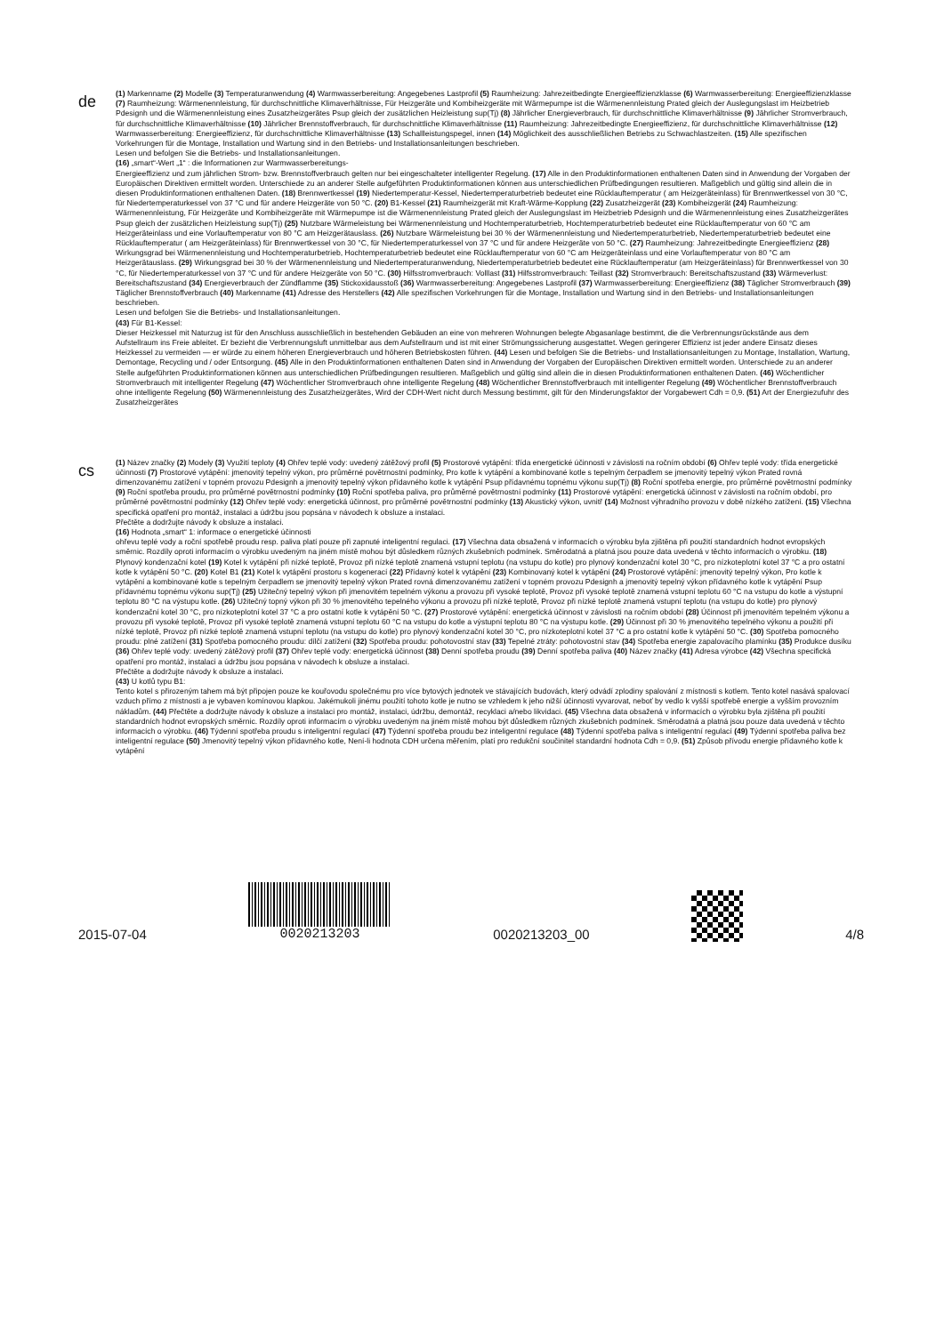de
(1) Markenname (2) Modelle (3) Temperaturanwendung (4) Warmwasserbereitung: Angegebenes Lastprofil (5) Raumheizung: Jahrezeitbedingte Energieeffizienzklasse (6) Warmwasserbereitung: Energieeffizienzklasse (7) Raumheizung: Wärmenennleistung, für durchschnittliche Klimaverhältnisse, Für Heizgeräte und Kombiheizgeräte mit Wärmepumpe ist die Wärmenennleistung Prated gleich der Auslegungslast im Heizbetrieb Pdesignh und die Wärmenennleistung eines Zusatzheizgerätes Psup gleich der zusätzlichen Heizleistung sup(Tj) (8) Jährlicher Energieverbrauch, für durchschnittliche Klimaverhältnisse (9) Jährlicher Stromverbrauch, für durchschnittliche Klimaverhältnisse (10) Jährlicher Brennstoffverbrauch, für durchschnittliche Klimaverhältnisse (11) Raumheizung: Jahrezeitbedingte Energieeffizienz, für durchschnittliche Klimaverhältnisse (12) Warmwasserbereitung: Energieeffizienz, für durchschnittliche Klimaverhältnisse (13) Schallleistungspegel, innen (14) Möglichkeit des ausschließlichen Betriebs zu Schwachlastzeiten. (15) Alle spezifischen Vorkehrungen für die Montage, Installation und Wartung sind in den Betriebs- und Installationsanleitungen beschrieben.
Lesen und befolgen Sie die Betriebs- und Installationsanleitungen.
(16) „smart“-Wert „1“ : die Informationen zur Warmwasserbereitungs-
Energieeffizienz und zum jährlichen Strom- bzw. Brennstoffverbrauch gelten nur bei eingeschalteter intelligenter Regelung. (17) Alle in den Produktinformationen enthaltenen Daten sind in Anwendung der Vorgaben der Europäischen Direktiven ermittelt worden. Unterschiede zu an anderer Stelle aufgeführten Produktinformationen können aus unterschiedlichen Prüfbedingungen resultieren. Maßgeblich und gültig sind allein die in diesen Produktinformationen enthaltenen Daten. (18) Brennwertkessel (19) Niedertemperatur-Kessel, Niedertemperaturbetrieb bedeutet eine Rücklauftemperatur ( am Heizgeräteinlass) für Brennwertkessel von 30 °C, für Niedertemperaturkessel von 37 °C und für andere Heizgeräte von 50 °C. (20) B1-Kessel (21) Raumheizgerät mit Kraft-Wärme-Kopplung (22) Zusatzheizgerät (23) Kombiheizgerät (24) Raumheizung: Wärmenennleistung, Für Heizgeräte und Kombiheizgeräte mit Wärmepumpe ist die Wärmenennleistung Prated gleich der Auslegungslast im Heizbetrieb Pdesignh und die Wärmenennleistung eines Zusatzheizgerätes Psup gleich der zusätzlichen Heizleistung sup(Tj) (25) Nutzbare Wärmeleistung bei Wärmenennleistung und Hochtemperaturbetrieb, Hochtemperaturbetrieb bedeutet eine Rücklauftemperatur von 60 °C am Heizgeräteinlass und eine Vorlauftemperatur von 80 °C am Heizgerätauslass. (26) Nutzbare Wärmeleistung bei 30 % der Wärmenennleistung und Niedertemperaturbetrieb, Niedertemperaturbetrieb bedeutet eine Rücklauftemperatur ( am Heizgeräteinlass) für Brennwertkessel von 30 °C, für Niedertemperaturkessel von 37 °C und für andere Heizgeräte von 50 °C. (27) Raumheizung: Jahrezeitbedingte Energieeffizienz (28) Wirkungsgrad bei Wärmenennleistung und Hochtemperaturbetrieb, Hochtemperaturbetrieb bedeutet eine Rücklauftemperatur von 60 °C am Heizgeräteinlass und eine Vorlauftemperatur von 80 °C am Heizgerätauslass. (29) Wirkungsgrad bei 30 % der Wärmenennleistung und Niedertemperaturanwendung, Niedertemperaturbetrieb bedeutet eine Rücklauftemperatur (am Heizgeräteinlass) für Brennwertkessel von 30 °C, für Niedertemperaturkessel von 37 °C und für andere Heizgeräte von 50 °C. (30) Hilfsstromverbrauch: Volllast (31) Hilfsstromverbrauch: Teillast (32) Stromverbrauch: Bereitschaftszustand (33) Wärmeverlust: Bereitschaftszustand (34) Energieverbrauch der Zündflamme (35) Stickoxidausstoß (36) Warmwasserbereitung: Angegebenes Lastprofil (37) Warmwasserbereitung: Energieeffizienz (38) Täglicher Stromverbrauch (39) Täglicher Brennstoffverbrauch (40) Markenname (41) Adresse des Herstellers (42) Alle spezifischen Vorkehrungen für die Montage, Installation und Wartung sind in den Betriebs- und Installationsanleitungen beschrieben.
Lesen und befolgen Sie die Betriebs- und Installationsanleitungen.
(43) Für B1-Kessel:
Dieser Heizkessel mit Naturzug ist für den Anschluss ausschließlich in bestehenden Gebäuden an eine von mehreren Wohnungen belegte Abgasanlage bestimmt, die die Verbrennungsrückstände aus dem Aufstellraum ins Freie ableitet. Er bezieht die Verbrennungsluft unmittelbar aus dem Aufstellraum und ist mit einer Strömungssicherung ausgestattet. Wegen geringerer Effizienz ist jeder andere Einsatz dieses Heizkessel zu vermeiden — er würde zu einem höheren Energieverbrauch und höheren Betriebskosten führen. (44) Lesen und befolgen Sie die Betriebs- und Installationsanleitungen zu Montage, Installation, Wartung, Demontage, Recycling und / oder Entsorgung. (45) Alle in den Produktinformationen enthaltenen Daten sind in Anwendung der Vorgaben der Europäischen Direktiven ermittelt worden. Unterschiede zu an anderer Stelle aufgeführten Produktinformationen können aus unterschiedlichen Prüfbedingungen resultieren. Maßgeblich und gültig sind allein die in diesen Produktinformationen enthaltenen Daten. (46) Wöchentlicher Stromverbrauch mit intelligenter Regelung (47) Wöchentlicher Stromverbrauch ohne intelligente Regelung (48) Wöchentlicher Brennstoffverbrauch mit intelligenter Regelung (49) Wöchentlicher Brennstoffverbrauch ohne intelligente Regelung (50) Wärmenennleistung des Zusatzheizgerätes, Wird der CDH-Wert nicht durch Messung bestimmt, gilt für den Minderungsfaktor der Vorgabewert Cdh = 0,9. (51) Art der Energiezufuhr des Zusatzheizgerätes
cs
(1) Název značky (2) Modely (3) Využití teploty (4) Ohřev teplé vody: uvedený zátěžový profil (5) Prostorové vytápění: třída energetické účinnosti v závislosti na ročním období (6) Ohřev teplé vody: třída energetické účinnosti (7) Prostorové vytápění: jmenovitý tepelný výkon, pro průměrné povětrnostní podmínky, Pro kotle k vytápění a kombinované kotle s tepelným čerpadlem se jmenovitý tepelný výkon Prated rovná dimenzovanému zatížení v topném provozu Pdesignh a jmenovitý tepelný výkon přídavného kotle k vytápění Psup přídavnému topnému výkonu sup(Tj) (8) Roční spotřeba energie, pro průměrné povětrnostní podmínky (9) Roční spotřeba proudu, pro průměrné povětrnostní podmínky (10) Roční spotřeba paliva, pro průměrné povětrnostní podmínky (11) Prostorové vytápění: energetická účinnost v závislosti na ročním období, pro průměrné povětrnostní podmínky (12) Ohřev teplé vody: energetická účinnost, pro průměrné povětrnostní podmínky (13) Akustický výkon, uvnitř (14) Možnost výhradního provozu v době nízkého zatížení. (15) Všechna specifická opatření pro montáž, instalaci a údržbu jsou popsána v návodech k obsluze a instalaci.
Přečtěte a dodržujte návody k obsluze a instalaci.
(16) Hodnota „smart“ 1: informace o energetické účinnosti
ohřevu teplé vody a roční spotřebě proudu resp. paliva platí pouze při zapnuté inteligentní regulaci. (17) Všechna data obsažená v informacích o výrobku byla zjištěna při použití standardních hodnot evropských směrnic. Rozdíly oproti informacím o výrobku uvedeným na jiném místě mohou být důsledkem různých zkušebních podmínek. Směrodatná a platná jsou pouze data uvedená v těchto informacích o výrobku. (18) Plynový kondenzační kotel (19) Kotel k vytápění při nízké teplotě, Provoz při nízké teplotě znamená vstupní teplotu (na vstupu do kotle) pro plynový kondenzační kotel 30 °C, pro nízkoteplotní kotel 37 °C a pro ostatní kotle k vytápění 50 °C. (20) Kotel B1 (21) Kotel k vytápění prostoru s kogenerací (22) Přídavný kotel k vytápění (23) Kombinovaný kotel k vytápění (24) Prostorové vytápění: jmenovitý tepelný výkon, Pro kotle k vytápění a kombinované kotle s tepelným čerpadlem se jmenovitý tepelný výkon Prated rovná dimenzovanému zatížení v topném provozu Pdesignh a jmenovitý tepelný výkon přídavného kotle k vytápění Psup přídavnému topnému výkonu sup(Tj) (25) Užitečný tepelný výkon při jmenovitém tepelném výkonu a provozu při vysoké teplotě, Provoz při vysoké teplotě znamená vstupní teplotu 60 °C na vstupu do kotle a výstupní teplotu 80 °C na výstupu kotle. (26) Užitečný topný výkon při 30 % jmenovitého tepelného výkonu a provozu při nízké teplotě, Provoz při nízké teplotě znamená vstupní teplotu (na vstupu do kotle) pro plynový kondenzační kotel 30 °C, pro nízkoteplotní kotel 37 °C a pro ostatní kotle k vytápění 50 °C. (27) Prostorové vytápění: energetická účinnost v závislosti na ročním období (28) Účinnost při jmenovitém tepelném výkonu a provozu při vysoké teplotě, Provoz při vysoké teplotě znamená vstupní teplotu 60 °C na vstupu do kotle a výstupní teplotu 80 °C na výstupu kotle. (29) Účinnost při 30 % jmenovitého tepelného výkonu a použití při nízké teplotě, Provoz při nízké teplotě znamená vstupní teplotu (na vstupu do kotle) pro plynový kondenzační kotel 30 °C, pro nízkoteplotní kotel 37 °C a pro ostatní kotle k vytápění 50 °C. (30) Spotřeba pomocného proudu: plné zatížení (31) Spotřeba pomocného proudu: dílčí zatížení (32) Spotřeba proudu: pohotovostní stav (33) Tepelné ztráty: pohotovostní stav (34) Spotřeba energie zapalovacího plamínku (35) Produkce dusíku (36) Ohřev teplé vody: uvedený zátěžový profil (37) Ohřev teplé vody: energetická účinnost (38) Denní spotřeba proudu (39) Denní spotřeba paliva (40) Název značky (41) Adresa výrobce (42) Všechna specifická opatření pro montáž, instalaci a údržbu jsou popsána v návodech k obsluze a instalaci.
Přečtěte a dodržujte návody k obsluze a instalaci.
(43) U kotlů typu B1:
Tento kotel s přirozeným tahem má být připojen pouze ke kouřovodu společnému pro více bytových jednotek ve stávajících budovách, který odvádí zplodiny spalování z místnosti s kotlem. Tento kotel nasává spalovací vzduch přímo z místnosti a je vybaven komínovou klapkou. Jakémukoli jinému použití tohoto kotle je nutno se vzhledem k jeho nižší účinnosti vyvarovat, neboť by vedlo k vyšší spotřebě energie a vyšším provozním nákladům. (44) Přečtěte a dodržujte návody k obsluze a instalaci pro montáž, instalaci, údržbu, demontáž, recyklaci a/nebo likvidaci. (45) Všechna data obsažená v informacích o výrobku byla zjištěna při použití standardních hodnot evropských směrnic. Rozdíly oproti informacím o výrobku uvedeným na jiném místě mohou být důsledkem různých zkušebních podmínek. Směrodatná a platná jsou pouze data uvedená v těchto informacích o výrobku. (46) Týdenní spotřeba proudu s inteligentní regulací (47) Týdenní spotřeba proudu bez inteligentní regulace (48) Týdenní spotřeba paliva s inteligentní regulací (49) Týdenní spotřeba paliva bez inteligentní regulace (50) Jmenovitý tepelný výkon přídavného kotle, Není-li hodnota CDH určena měřením, platí pro redukční součinitel standardní hodnota Cdh = 0,9. (51) Způsob přívodu energie přídavného kotle k vytápění
2015-07-04
0020213203
0020213203_00
4/8